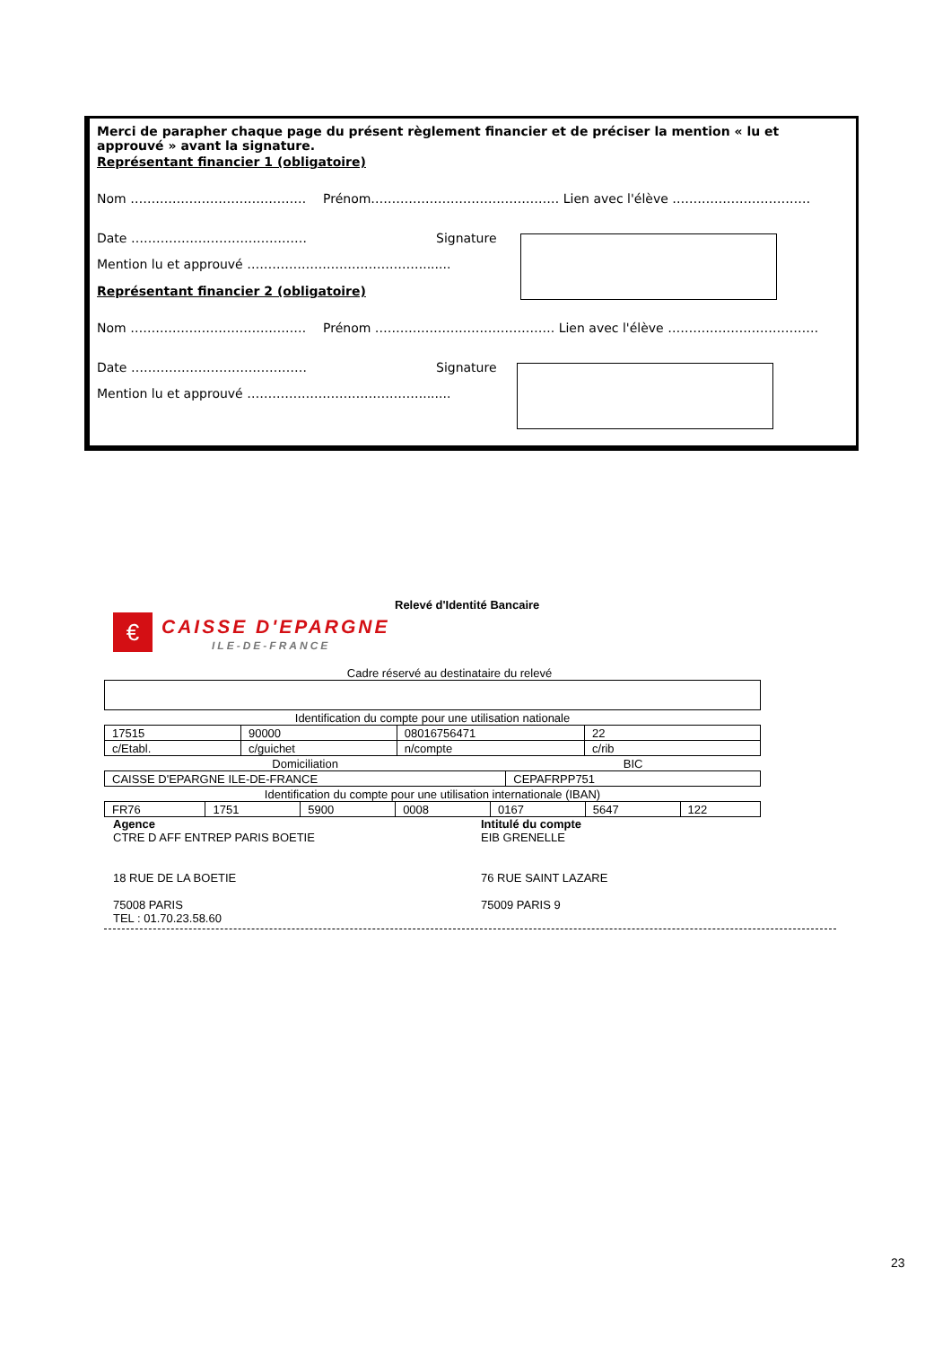Merci de parapher chaque page du présent règlement financier et de préciser la mention « lu et approuvé » avant la signature.
Représentant financier 1 (obligatoire)
Nom …………………………………… Prénom……………………………………… Lien avec l'élève ……………………………
Date …………………………………… Signature
Mention lu et approuvé …………………………………….......
Représentant financier 2 (obligatoire)
Nom …………………………………… Prénom ……………………………………. Lien avec l'élève ………………………………
Date …………………………………… Signature
Mention lu et approuvé …………………………………….......
Relevé d'Identité Bancaire
€ CAISSE D'EPARGNE
ILE-DE-FRANCE
Cadre réservé au destinataire du relevé
| Identification du compte pour une utilisation nationale | | | | |
| 17515 | 90000 | 08016756471 | | 22 |
| c/Etabl. | c/guichet | n/compte | | c/rib |
| Domiciliation | | | BIC | |
| CAISSE D'EPARGNE ILE-DE-FRANCE | | | CEPAFRPP751 | |
| Identification du compte pour une utilisation internationale (IBAN) | | | | | | |
| FR76 | 1751 | 5900 | 0008 | 0167 | 5647 | 122 |
Agence
CTRE D AFF ENTREP PARIS BOETIE
18 RUE DE LA BOETIE
75008 PARIS
TEL : 01.70.23.58.60
Intitulé du compte
EIB GRENELLE
76 RUE SAINT LAZARE
75009 PARIS 9
23